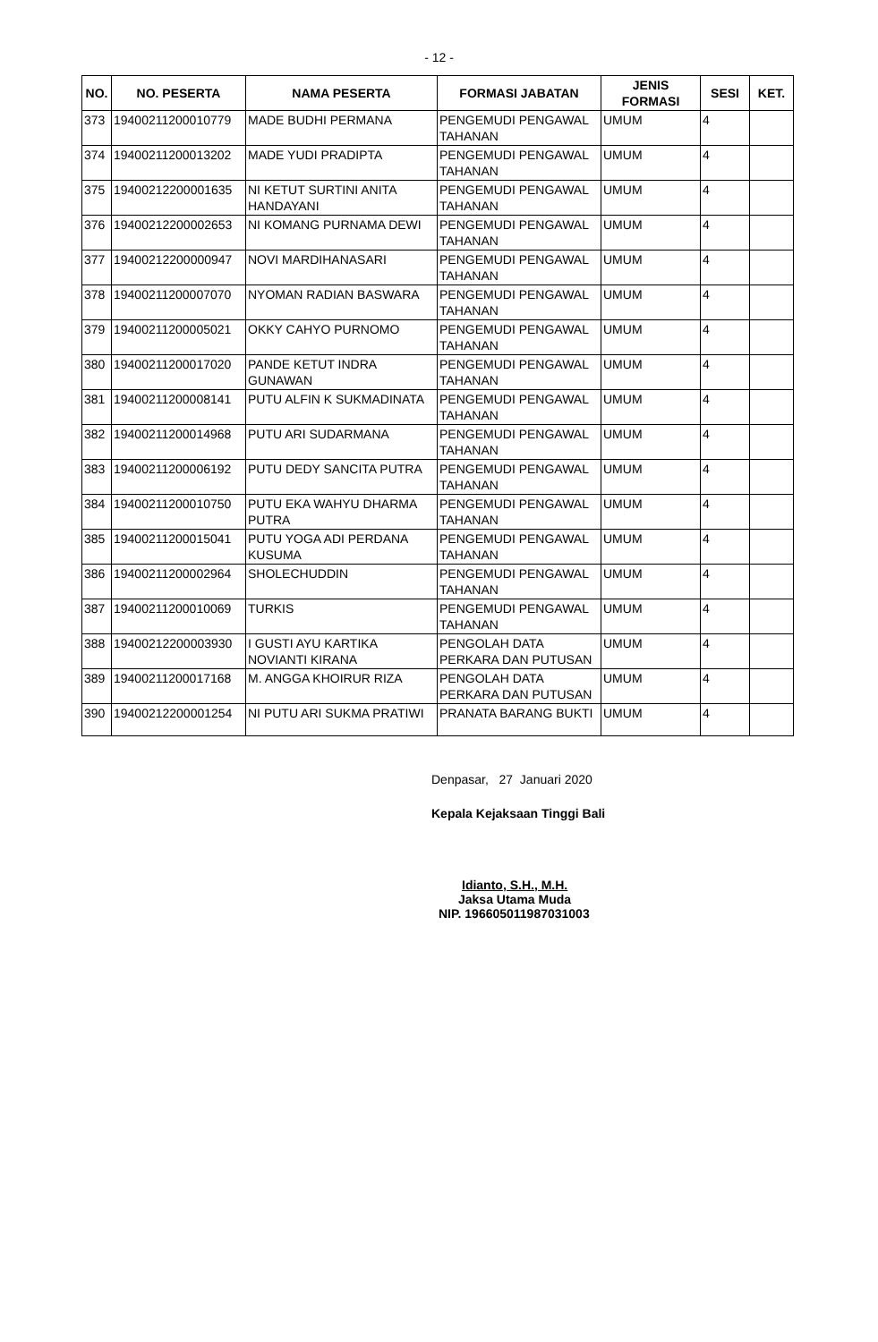- 12 -
| NO. | NO. PESERTA | NAMA PESERTA | FORMASI JABATAN | JENIS FORMASI | SESI | KET. |
| --- | --- | --- | --- | --- | --- | --- |
| 373 | 19400211200010779 | MADE BUDHI PERMANA | PENGEMUDI PENGAWAL TAHANAN | UMUM | 4 | |
| 374 | 19400211200013202 | MADE YUDI PRADIPTA | PENGEMUDI PENGAWAL TAHANAN | UMUM | 4 | |
| 375 | 19400212200001635 | NI KETUT SURTINI ANITA HANDAYANI | PENGEMUDI PENGAWAL TAHANAN | UMUM | 4 | |
| 376 | 19400212200002653 | NI KOMANG PURNAMA DEWI | PENGEMUDI PENGAWAL TAHANAN | UMUM | 4 | |
| 377 | 19400212200000947 | NOVI MARDIHANASARI | PENGEMUDI PENGAWAL TAHANAN | UMUM | 4 | |
| 378 | 19400211200007070 | NYOMAN RADIAN BASWARA | PENGEMUDI PENGAWAL TAHANAN | UMUM | 4 | |
| 379 | 19400211200005021 | OKKY CAHYO PURNOMO | PENGEMUDI PENGAWAL TAHANAN | UMUM | 4 | |
| 380 | 19400211200017020 | PANDE KETUT INDRA GUNAWAN | PENGEMUDI PENGAWAL TAHANAN | UMUM | 4 | |
| 381 | 19400211200008141 | PUTU ALFIN K SUKMADINATA | PENGEMUDI PENGAWAL TAHANAN | UMUM | 4 | |
| 382 | 19400211200014968 | PUTU ARI SUDARMANA | PENGEMUDI PENGAWAL TAHANAN | UMUM | 4 | |
| 383 | 19400211200006192 | PUTU DEDY SANCITA PUTRA | PENGEMUDI PENGAWAL TAHANAN | UMUM | 4 | |
| 384 | 19400211200010750 | PUTU EKA WAHYU DHARMA PUTRA | PENGEMUDI PENGAWAL TAHANAN | UMUM | 4 | |
| 385 | 19400211200015041 | PUTU YOGA ADI PERDANA KUSUMA | PENGEMUDI PENGAWAL TAHANAN | UMUM | 4 | |
| 386 | 19400211200002964 | SHOLECHUDDIN | PENGEMUDI PENGAWAL TAHANAN | UMUM | 4 | |
| 387 | 19400211200010069 | TURKIS | PENGEMUDI PENGAWAL TAHANAN | UMUM | 4 | |
| 388 | 19400212200003930 | I GUSTI AYU KARTIKA NOVIANTI KIRANA | PENGOLAH DATA PERKARA DAN PUTUSAN | UMUM | 4 | |
| 389 | 19400211200017168 | M. ANGGA KHOIRUR RIZA | PENGOLAH DATA PERKARA DAN PUTUSAN | UMUM | 4 | |
| 390 | 19400212200001254 | NI PUTU ARI SUKMA PRATIWI | PRANATA BARANG BUKTI | UMUM | 4 | |
Denpasar, 27 Januari 2020
Kepala Kejaksaan Tinggi Bali
Idianto, S.H., M.H.
Jaksa Utama Muda
NIP. 196605011987031003